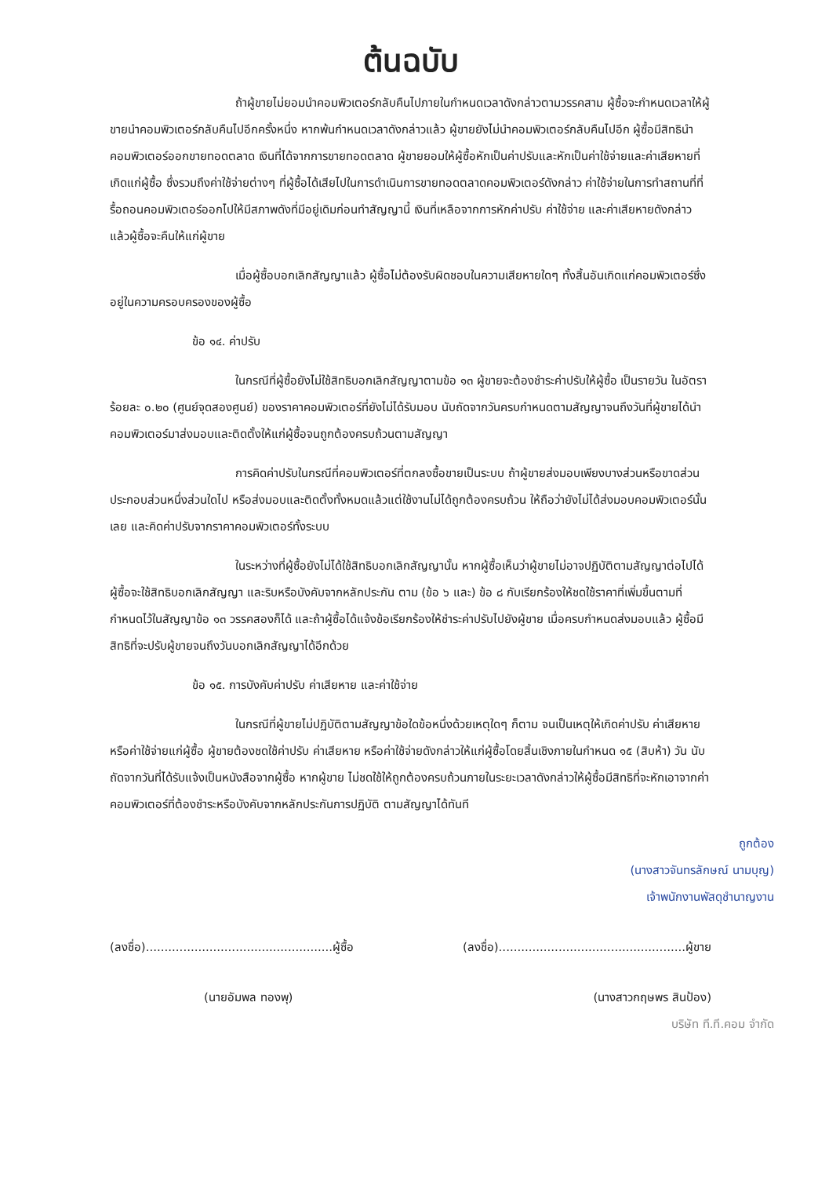ต้นฉบับ
ถ้าผู้ขายไม่ยอมนำคอมพิวเตอร์กลับคืนไปภายในกำหนดเวลาดังกล่าวตามวรรคสาม ผู้ซื้อจะกำหนดเวลาให้ผู้ขายนำคอมพิวเตอร์กลับคืนไปอีกครั้งหนึ่ง หากพ้นกำหนดเวลาดังกล่าวแล้ว ผู้ขายยังไม่นำคอมพิวเตอร์กลับคืนไปอีก ผู้ซื้อมีสิทธินำคอมพิวเตอร์ออกขายทอดตลาด เงินที่ได้จากการขายทอดตลาด ผู้ขายยอมให้ผู้ซื้อหักเป็นค่าปรับและหักเป็นค่าใช้จ่ายและค่าเสียหายที่เกิดแก่ผู้ซื้อ ซึ่งรวมถึงค่าใช้จ่ายต่างๆ ที่ผู้ซื้อได้เสียไปในการดำเนินการขายทอดตลาดคอมพิวเตอร์ดังกล่าว ค่าใช้จ่ายในการทำสถานที่ที่รื้อถอนคอมพิวเตอร์ออกไปให้มีสภาพดังที่มีอยู่เดิมก่อนทำสัญญานี้ เงินที่เหลือจากการหักค่าปรับ ค่าใช้จ่าย และค่าเสียหายดังกล่าวแล้วผู้ซื้อจะคืนให้แก่ผู้ขาย
เมื่อผู้ซื้อบอกเลิกสัญญาแล้ว ผู้ซื้อไม่ต้องรับผิดชอบในความเสียหายใดๆ ทั้งสิ้นอันเกิดแก่คอมพิวเตอร์ซึ่งอยู่ในความครอบครองของผู้ซื้อ
ข้อ ๑๔. ค่าปรับ
ในกรณีที่ผู้ซื้อยังไม่ใช้สิทธิบอกเลิกสัญญาตามข้อ ๑๓ ผู้ขายจะต้องชำระค่าปรับให้ผู้ซื้อ เป็นรายวัน ในอัตราร้อยละ ๐.๒๐ (ศูนย์จุดสองศูนย์) ของราคาคอมพิวเตอร์ที่ยังไม่ได้รับมอบ นับถัดจากวันครบกำหนดตามสัญญาจนถึงวันที่ผู้ขายได้นำคอมพิวเตอร์มาส่งมอบและติดตั้งให้แก่ผู้ซื้อจนถูกต้องครบถ้วนตามสัญญา
การคิดค่าปรับในกรณีที่คอมพิวเตอร์ที่ตกลงซื้อขายเป็นระบบ ถ้าผู้ขายส่งมอบเพียงบางส่วนหรือขาดส่วนประกอบส่วนหนึ่งส่วนใดไป หรือส่งมอบและติดตั้งทั้งหมดแล้วแต่ใช้งานไม่ได้ถูกต้องครบถ้วน ให้ถือว่ายังไม่ได้ส่งมอบคอมพิวเตอร์นั้นเลย และคิดค่าปรับจากราคาคอมพิวเตอร์ทั้งระบบ
ในระหว่างที่ผู้ซื้อยังไม่ได้ใช้สิทธิบอกเลิกสัญญานั้น หากผู้ซื้อเห็นว่าผู้ขายไม่อาจปฏิบัติตามสัญญาต่อไปได้ ผู้ซื้อจะใช้สิทธิบอกเลิกสัญญา และริบหรือบังคับจากหลักประกัน ตาม (ข้อ ๖ และ) ข้อ ๘ กับเรียกร้องให้ชดใช้ราคาที่เพิ่มขึ้นตามที่กำหนดไว้ในสัญญาข้อ ๑๓ วรรคสองก็ได้ และถ้าผู้ซื้อได้แจ้งข้อเรียกร้องให้ชำระค่าปรับไปยังผู้ขาย เมื่อครบกำหนดส่งมอบแล้ว ผู้ซื้อมีสิทธิที่จะปรับผู้ขายจนถึงวันบอกเลิกสัญญาได้อีกด้วย
ข้อ ๑๕. การบังคับค่าปรับ ค่าเสียหาย และค่าใช้จ่าย
ในกรณีที่ผู้ขายไม่ปฏิบัติตามสัญญาข้อใดข้อหนึ่งด้วยเหตุใดๆ ก็ตาม จนเป็นเหตุให้เกิดค่าปรับ ค่าเสียหาย หรือค่าใช้จ่ายแก่ผู้ซื้อ ผู้ขายต้องชดใช้ค่าปรับ ค่าเสียหาย หรือค่าใช้จ่ายดังกล่าวให้แก่ผู้ซื้อโดยสิ้นเชิงภายในกำหนด ๑๕ (สิบห้า) วัน นับถัดจากวันที่ได้รับแจ้งเป็นหนังสือจากผู้ซื้อ หากผู้ขาย ไม่ชดใช้ให้ถูกต้องครบถ้วนภายในระยะเวลาดังกล่าวให้ผู้ซื้อมีสิทธิที่จะหักเอาจากค่าคอมพิวเตอร์ที่ต้องชำระหรือบังคับจากหลักประกันการปฏิบัติ ตามสัญญาได้ทันที
ถูกต้อง
(นางสาวจันทรลักษณ์ นามบุญ)
เจ้าพนักงานพัสดุชำนาญงาน
(ลงชื่อ)..................................................ผู้ซื้อ (ลงชื่อ)..................................................ผู้ขาย
(นายอัมพล ทองพุ) (นางสาวกฤษพร สินป้อง)
บริษัท ที.ที.คอม จำกัด